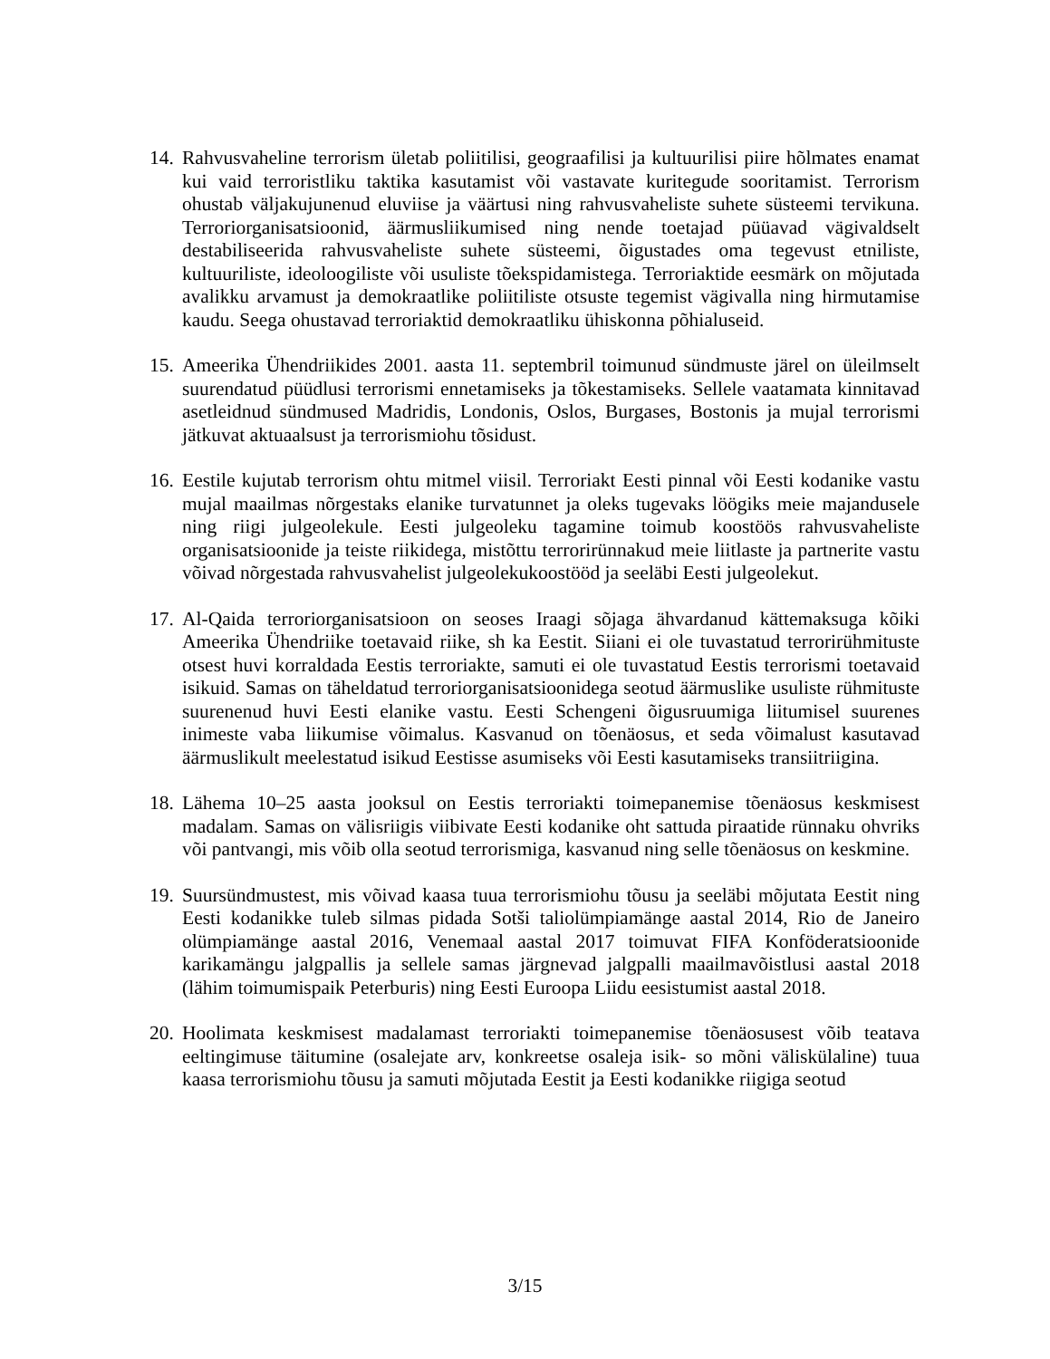14. Rahvusvaheline terrorism ületab poliitilisi, geograafilisi ja kultuurilisi piire hõlmates enamat kui vaid terroristliku taktika kasutamist või vastavate kuritegude sooritamist. Terrorism ohustab väljakujunenud eluviise ja väärtusi ning rahvusvaheliste suhete süsteemi tervikuna. Terroriorganisatsioonid, äärmusliikumised ning nende toetajad püüavad vägivaldselt destabiliseerida rahvusvaheliste suhete süsteemi, õigustades oma tegevust etniliste, kultuuriliste, ideoloogiliste või usuliste tõekspidamistega. Terroriaktide eesmärk on mõjutada avalikku arvamust ja demokraatlike poliitiliste otsuste tegemist vägivalla ning hirmutamise kaudu. Seega ohustavad terroriaktid demokraatliku ühiskonna põhialuseid.
15. Ameerika Ühendriikides 2001. aasta 11. septembril toimunud sündmuste järel on üleilmselt suurendatud püüdlusi terrorismi ennetamiseks ja tõkestamiseks. Sellele vaatamata kinnitavad asetleidnud sündmused Madridis, Londonis, Oslos, Burgases, Bostonis ja mujal terrorismi jätkuvat aktuaalsust ja terrorismiohu tõsidust.
16. Eestile kujutab terrorism ohtu mitmel viisil. Terroriakt Eesti pinnal või Eesti kodanike vastu mujal maailmas nõrgestaks elanike turvatunnet ja oleks tugevaks löögiks meie majandusele ning riigi julgeolekule. Eesti julgeoleku tagamine toimub koostöös rahvusvaheliste organisatsioonide ja teiste riikidega, mistõttu terrorirünnakud meie liitlaste ja partnerite vastu võivad nõrgestada rahvusvahelist julgeolekukoostööd ja seeläbi Eesti julgeolekut.
17. Al-Qaida terroriorganisatsioon on seoses Iraagi sõjaga ähvardanud kättemaksuga kõiki Ameerika Ühendriike toetavaid riike, sh ka Eestit. Siiani ei ole tuvastatud terrorirühmituste otsest huvi korraldada Eestis terroriakte, samuti ei ole tuvastatud Eestis terrorismi toetavaid isikuid. Samas on täheldatud terroriorganisatsioonidega seotud äärmuslike usuliste rühmituste suurenenud huvi Eesti elanike vastu. Eesti Schengeni õigusruumiga liitumisel suurenes inimeste vaba liikumise võimalus. Kasvanud on tõenäosus, et seda võimalust kasutavad äärmuslikult meelestatud isikud Eestisse asumiseks või Eesti kasutamiseks transiitriigina.
18. Lähema 10–25 aasta jooksul on Eestis terroriakti toimepanemise tõenäosus keskmisest madalam. Samas on välisriigis viibivate Eesti kodanike oht sattuda piraatide rünnaku ohvriks või pantvangi, mis võib olla seotud terrorismiga, kasvanud ning selle tõenäosus on keskmine.
19. Suursündmustest, mis võivad kaasa tuua terrorismiohu tõusu ja seeläbi mõjutata Eestit ning Eesti kodanikke tuleb silmas pidada Sotši taliolümpiamänge aastal 2014, Rio de Janeiro olümpiamänge aastal 2016, Venemaal aastal 2017 toimuvat FIFA Konföderatsioonide karikamängu jalgpallis ja sellele samas järgnevad jalgpalli maailmavõistlusi aastal 2018 (lähim toimumispaik Peterburis) ning Eesti Euroopa Liidu eesistumist aastal 2018.
20. Hoolimata keskmisest madalamast terroriakti toimepanemise tõenäosusest võib teatava eeltingimuse täitumine (osalejate arv, konkreetse osaleja isik- so mõni väliskülaline) tuua kaasa terrorismiohu tõusu ja samuti mõjutada Eestit ja Eesti kodanikke riigiga seotud
3/15